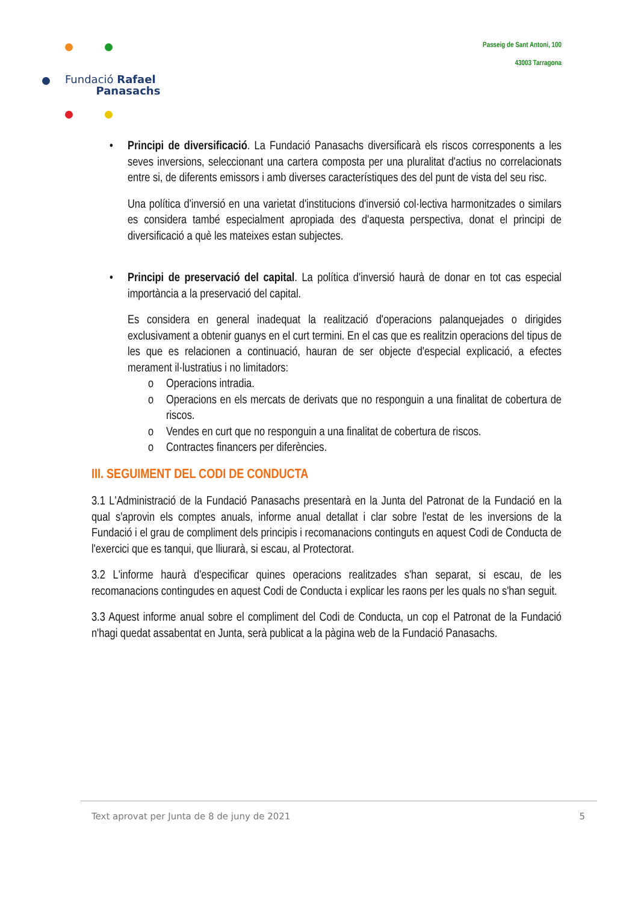Fundació Rafael
Panasachs
Passeig de Sant Antoni, 100
43003 Tarragona
• Principi de diversificació. La Fundació Panasachs diversificarà els riscos corresponents a les seves inversions, seleccionant una cartera composta per una pluralitat d'actius no correlacionats entre si, de diferents emissors i amb diverses característiques des del punt de vista del seu risc.
Una política d'inversió en una varietat d'institucions d'inversió col·lectiva harmonitzades o similars es considera també especialment apropiada des d'aquesta perspectiva, donat el principi de diversificació a què les mateixes estan subjectes.
• Principi de preservació del capital. La política d'inversió haurà de donar en tot cas especial importància a la preservació del capital.
Es considera en general inadequat la realització d'operacions palanquejades o dirigides exclusivament a obtenir guanys en el curt termini. En el cas que es realitzin operacions del tipus de les que es relacionen a continuació, hauran de ser objecte d'especial explicació, a efectes merament il·lustratius i no limitadors:
o Operacions intradia.
o Operacions en els mercats de derivats que no responguin a una finalitat de cobertura de riscos.
o Vendes en curt que no responguin a una finalitat de cobertura de riscos.
o Contractes financers per diferències.
III. SEGUIMENT DEL CODI DE CONDUCTA
3.1 L'Administració de la Fundació Panasachs presentarà en la Junta del Patronat de la Fundació en la qual s'aprovin els comptes anuals, informe anual detallat i clar sobre l'estat de les inversions de la Fundació i el grau de compliment dels principis i recomanacions continguts en aquest Codi de Conducta de l'exercici que es tanqui, que lliurarà, si escau, al Protectorat.
3.2 L'informe haurà d'especificar quines operacions realitzades s'han separat, si escau, de les recomanacions contingudes en aquest Codi de Conducta i explicar les raons per les quals no s'han seguit.
3.3 Aquest informe anual sobre el compliment del Codi de Conducta, un cop el Patronat de la Fundació n'hagi quedat assabentat en Junta, serà publicat a la pàgina web de la Fundació Panasachs.
Text aprovat per Junta de 8 de juny de 2021 5